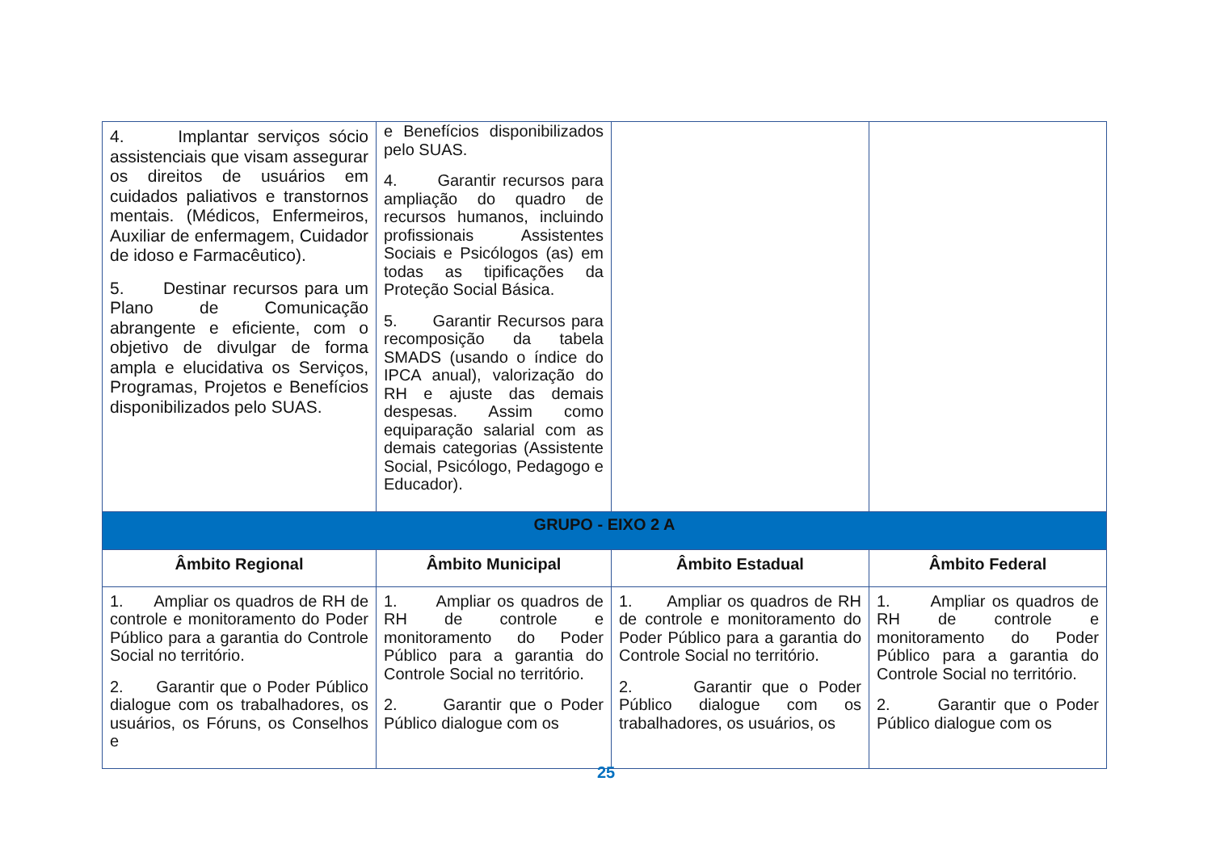| 4. Implantar serviços sócio assistenciais que visam assegurar os direitos de usuários em cuidados paliativos e transtornos mentais. (Médicos, Enfermeiros, Auxiliar de enfermagem, Cuidador de idoso e Farmacêutico). 5. Destinar recursos para um Plano de Comunicação abrangente e eficiente, com o objetivo de divulgar de forma ampla e elucidativa os Serviços, Programas, Projetos e Benefícios disponibilizados pelo SUAS. | e Benefícios disponibilizados pelo SUAS. 4. Garantir recursos para ampliação do quadro de recursos humanos, incluindo profissionais Assistentes Sociais e Psicólogos (as) em todas as tipificações da Proteção Social Básica. 5. Garantir Recursos para recomposição da tabela SMADS (usando o índice do IPCA anual), valorização do RH e ajuste das demais despesas. Assim como equiparação salarial com as demais categorias (Assistente Social, Psicólogo, Pedagogo e Educador). | | |
| GRUPO - EIXO 2 A | | | |
| Âmbito Regional | Âmbito Municipal | Âmbito Estadual | Âmbito Federal |
| 1. Ampliar os quadros de RH de controle e monitoramento do Poder Público para a garantia do Controle Social no território. 2. Garantir que o Poder Público dialogue com os trabalhadores, os usuários, os Fóruns, os Conselhos e | 1. Ampliar os quadros de RH de controle e monitoramento do Poder Público para a garantia do Controle Social no território. 2. Garantir que o Poder Público dialogue com os | 1. Ampliar os quadros de RH de controle e monitoramento do Poder Público para a garantia do Controle Social no território. 2. Garantir que o Poder Público dialogue com os trabalhadores, os usuários, os | 1. Ampliar os quadros de RH de controle e monitoramento do Poder Público para a garantia do Controle Social no território. 2. Garantir que o Poder Público dialogue com os |
25